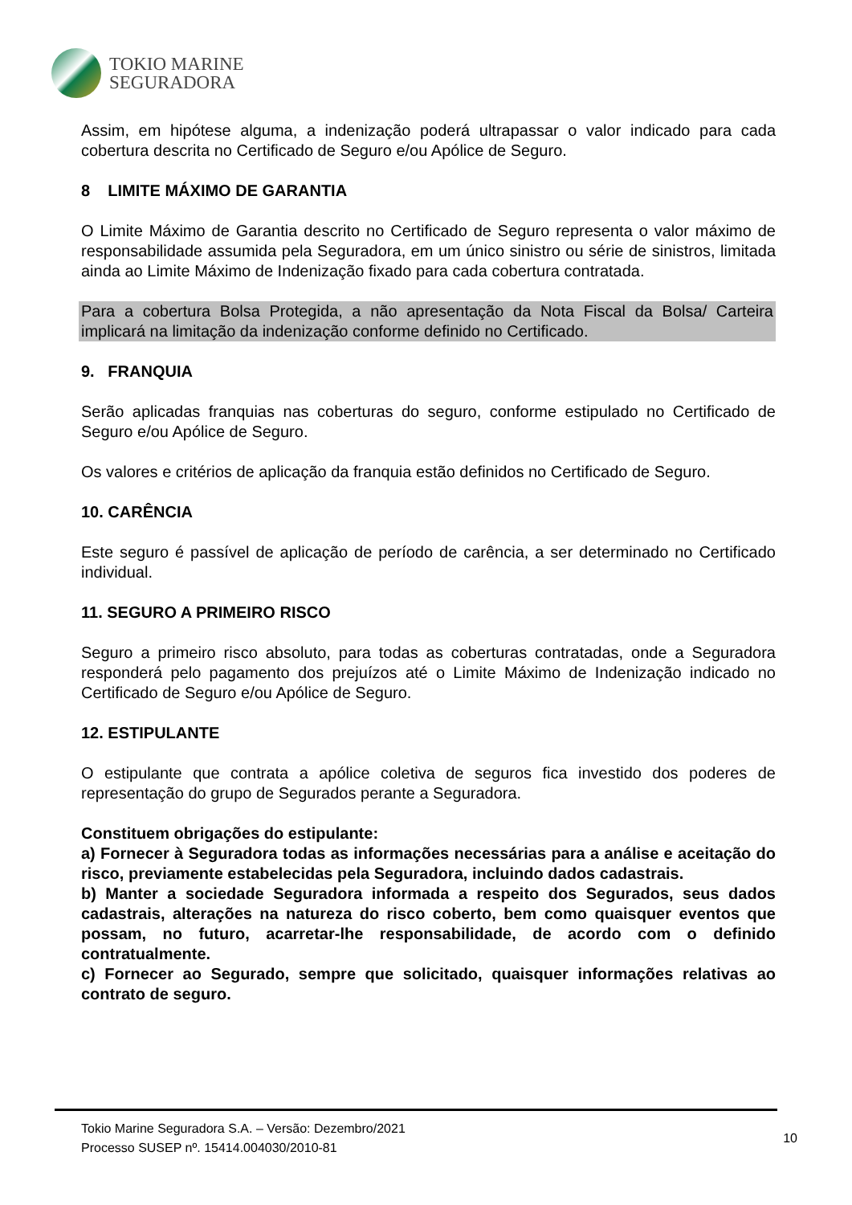TOKIO MARINE
SEGURADORA
Assim, em hipótese alguma, a indenização poderá ultrapassar o valor indicado para cada cobertura descrita no Certificado de Seguro e/ou Apólice de Seguro.
8 LIMITE MÁXIMO DE GARANTIA
O Limite Máximo de Garantia descrito no Certificado de Seguro representa o valor máximo de responsabilidade assumida pela Seguradora, em um único sinistro ou série de sinistros, limitada ainda ao Limite Máximo de Indenização fixado para cada cobertura contratada.
Para a cobertura Bolsa Protegida, a não apresentação da Nota Fiscal da Bolsa/ Carteira implicará na limitação da indenização conforme definido no Certificado.
9. FRANQUIA
Serão aplicadas franquias nas coberturas do seguro, conforme estipulado no Certificado de Seguro e/ou Apólice de Seguro.
Os valores e critérios de aplicação da franquia estão definidos no Certificado de Seguro.
10. CARÊNCIA
Este seguro é passível de aplicação de período de carência, a ser determinado no Certificado individual.
11. SEGURO A PRIMEIRO RISCO
Seguro a primeiro risco absoluto, para todas as coberturas contratadas, onde a Seguradora responderá pelo pagamento dos prejuízos até o Limite Máximo de Indenização indicado no Certificado de Seguro e/ou Apólice de Seguro.
12. ESTIPULANTE
O estipulante que contrata a apólice coletiva de seguros fica investido dos poderes de representação do grupo de Segurados perante a Seguradora.
Constituem obrigações do estipulante:
a) Fornecer à Seguradora todas as informações necessárias para a análise e aceitação do risco, previamente estabelecidas pela Seguradora, incluindo dados cadastrais.
b) Manter a sociedade Seguradora informada a respeito dos Segurados, seus dados cadastrais, alterações na natureza do risco coberto, bem como quaisquer eventos que possam, no futuro, acarretar-lhe responsabilidade, de acordo com o definido contratualmente.
c) Fornecer ao Segurado, sempre que solicitado, quaisquer informações relativas ao contrato de seguro.
Tokio Marine Seguradora S.A. – Versão: Dezembro/2021
Processo SUSEP nº. 15414.004030/2010-81
10